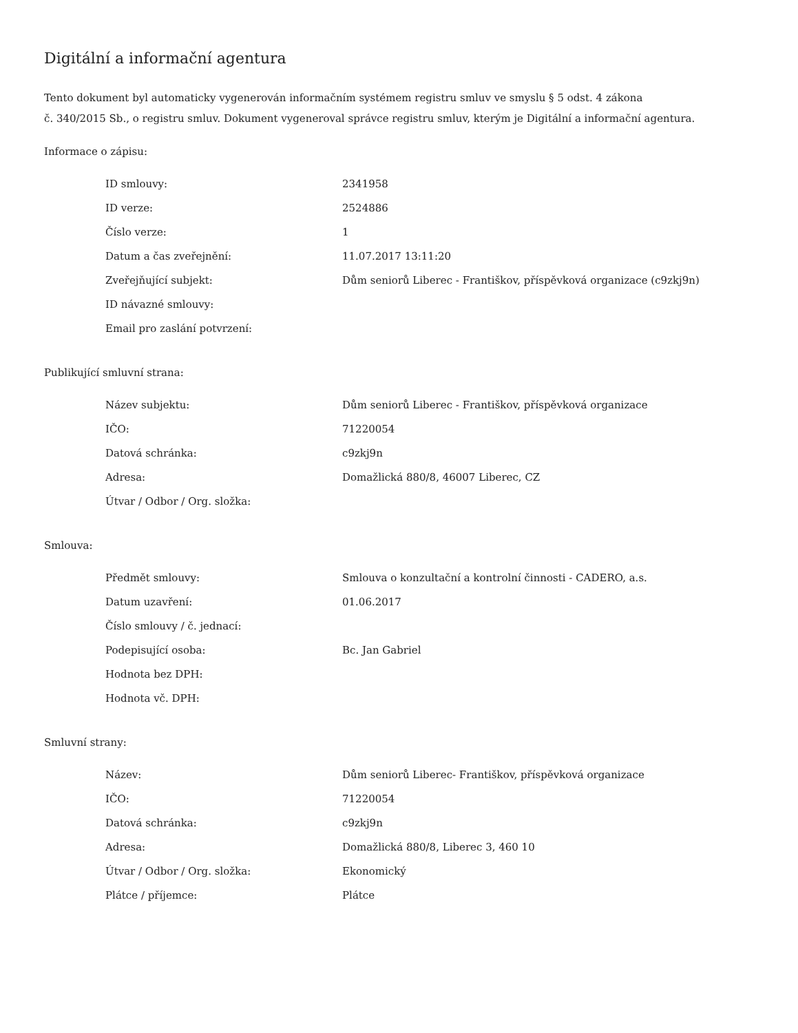Digitální a informační agentura
Tento dokument byl automaticky vygenerován informačním systémem registru smluv ve smyslu § 5 odst. 4 zákona
č. 340/2015 Sb., o registru smluv. Dokument vygeneroval správce registru smluv, kterým je Digitální a informační agentura.
Informace o zápisu:
| ID smlouvy: | 2341958 |
| ID verze: | 2524886 |
| Číslo verze: | 1 |
| Datum a čas zveřejnění: | 11.07.2017 13:11:20 |
| Zveřejňující subjekt: | Dům seniorů Liberec - Františkov, příspěvková organizace (c9zkj9n) |
| ID návazné smlouvy: | |
| Email pro zaslání potvrzení: | |
Publikující smluvní strana:
| Název subjektu: | Dům seniorů Liberec - Františkov, příspěvková organizace |
| IČO: | 71220054 |
| Datová schránka: | c9zkj9n |
| Adresa: | Domažlická 880/8, 46007 Liberec, CZ |
| Útvar / Odbor / Org. složka: | |
Smlouva:
| Předmět smlouvy: | Smlouva o konzultační a kontrolní činnosti - CADERO, a.s. |
| Datum uzavření: | 01.06.2017 |
| Číslo smlouvy / č. jednací: | |
| Podepisující osoba: | Bc. Jan Gabriel |
| Hodnota bez DPH: | |
| Hodnota vč. DPH: | |
Smluvní strany:
| Název: | Dům seniorů Liberec- Františkov, příspěvková organizace |
| IČO: | 71220054 |
| Datová schránka: | c9zkj9n |
| Adresa: | Domažlická 880/8, Liberec 3, 460 10 |
| Útvar / Odbor / Org. složka: | Ekonomický |
| Plátce / příjemce: | Plátce |